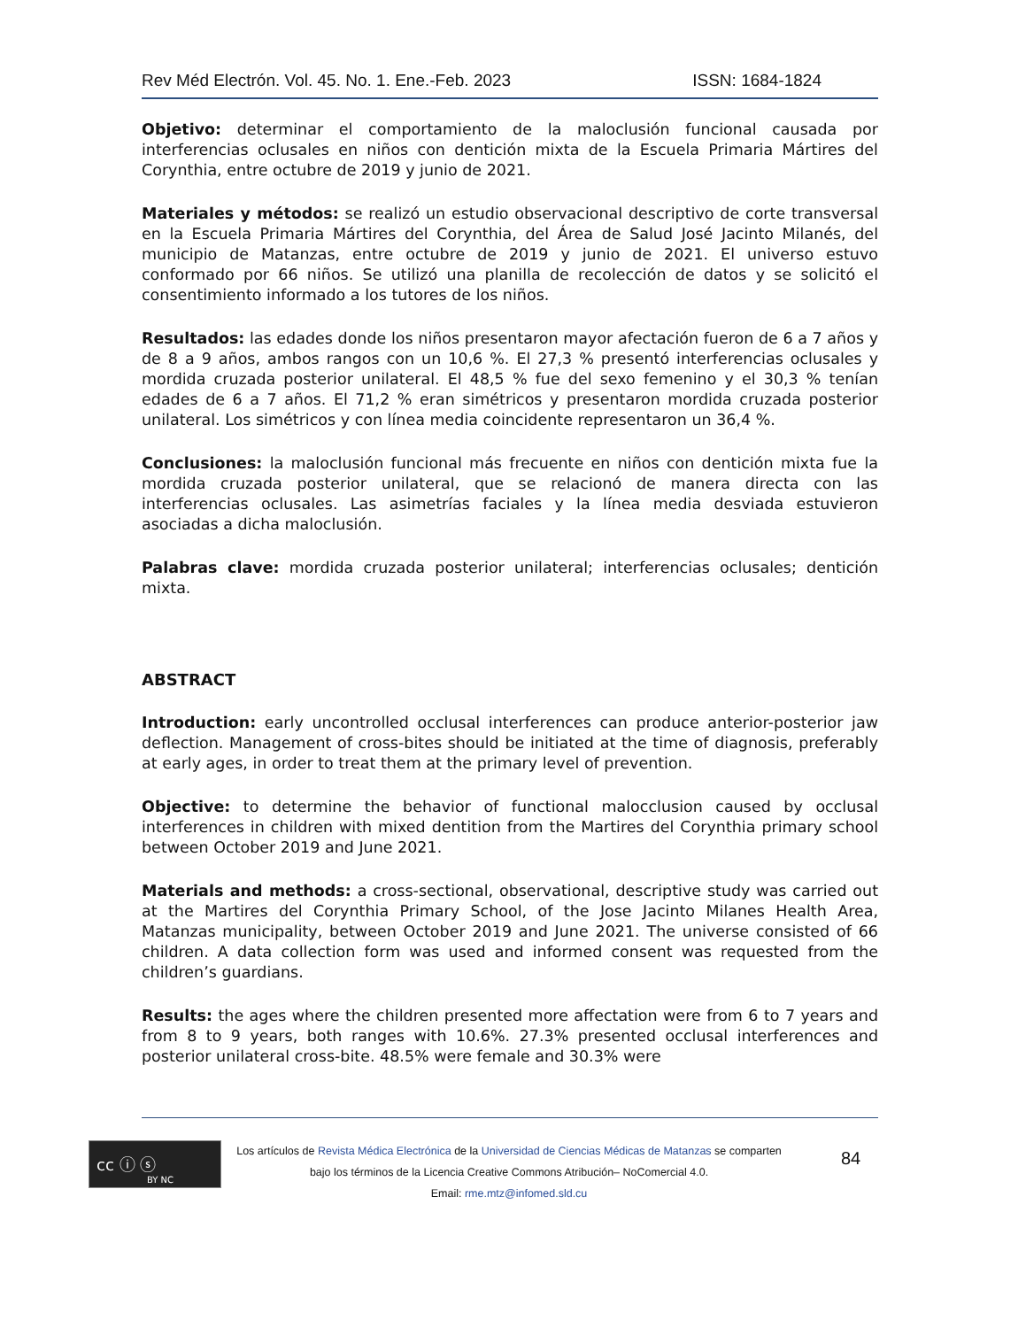Rev Méd Electrón. Vol. 45. No. 1. Ene.-Feb. 2023 ISSN: 1684-1824
Objetivo: determinar el comportamiento de la maloclusión funcional causada por interferencias oclusales en niños con dentición mixta de la Escuela Primaria Mártires del Corynthia, entre octubre de 2019 y junio de 2021.
Materiales y métodos: se realizó un estudio observacional descriptivo de corte transversal en la Escuela Primaria Mártires del Corynthia, del Área de Salud José Jacinto Milanés, del municipio de Matanzas, entre octubre de 2019 y junio de 2021. El universo estuvo conformado por 66 niños. Se utilizó una planilla de recolección de datos y se solicitó el consentimiento informado a los tutores de los niños.
Resultados: las edades donde los niños presentaron mayor afectación fueron de 6 a 7 años y de 8 a 9 años, ambos rangos con un 10,6 %. El 27,3 % presentó interferencias oclusales y mordida cruzada posterior unilateral. El 48,5 % fue del sexo femenino y el 30,3 % tenían edades de 6 a 7 años. El 71,2 % eran simétricos y presentaron mordida cruzada posterior unilateral. Los simétricos y con línea media coincidente representaron un 36,4 %.
Conclusiones: la maloclusión funcional más frecuente en niños con dentición mixta fue la mordida cruzada posterior unilateral, que se relacionó de manera directa con las interferencias oclusales. Las asimetrías faciales y la línea media desviada estuvieron asociadas a dicha maloclusión.
Palabras clave: mordida cruzada posterior unilateral; interferencias oclusales; dentición mixta.
ABSTRACT
Introduction: early uncontrolled occlusal interferences can produce anterior-posterior jaw deflection. Management of cross-bites should be initiated at the time of diagnosis, preferably at early ages, in order to treat them at the primary level of prevention.
Objective: to determine the behavior of functional malocclusion caused by occlusal interferences in children with mixed dentition from the Martires del Corynthia primary school between October 2019 and June 2021.
Materials and methods: a cross-sectional, observational, descriptive study was carried out at the Martires del Corynthia Primary School, of the Jose Jacinto Milanes Health Area, Matanzas municipality, between October 2019 and June 2021. The universe consisted of 66 children. A data collection form was used and informed consent was requested from the children’s guardians.
Results: the ages where the children presented more affectation were from 6 to 7 years and from 8 to 9 years, both ranges with 10.6%. 27.3% presented occlusal interferences and posterior unilateral cross-bite. 48.5% were female and 30.3% were
cc ⓘ ⓢ
BY NC
Los artículos de Revista Médica Electrónica de la Universidad de Ciencias Médicas de Matanzas se comparten
bajo los términos de la Licencia Creative Commons Atribución– NoComercial 4.0.
Email: rme.mtz@infomed.sld.cu
84